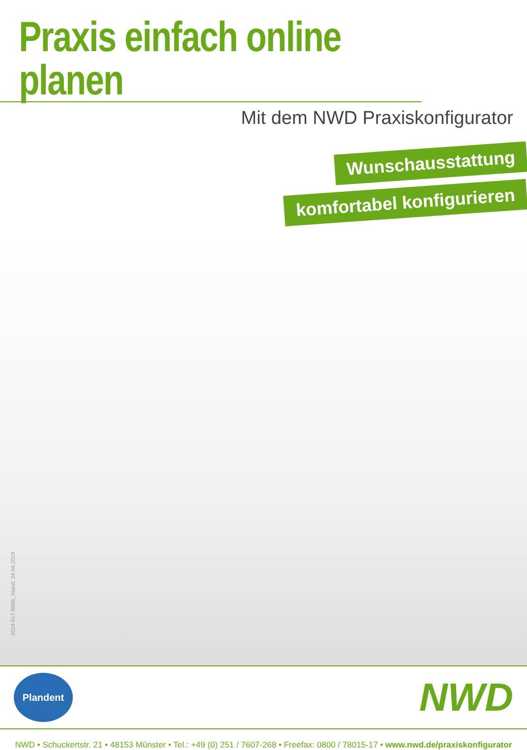Praxis einfach online planen
Mit dem NWD Praxiskonfigurator
Wunschausstattung
komfortabel konfigurieren
2019-617-8688_Stand: 24.04.2019
Plandent
NWD
NWD • Schuckertstr. 21 • 48153 Münster • Tel.: +49 (0) 251 / 7607-268 • Freefax: 0800 / 78015-17 • www.nwd.de/praxiskonfigurator